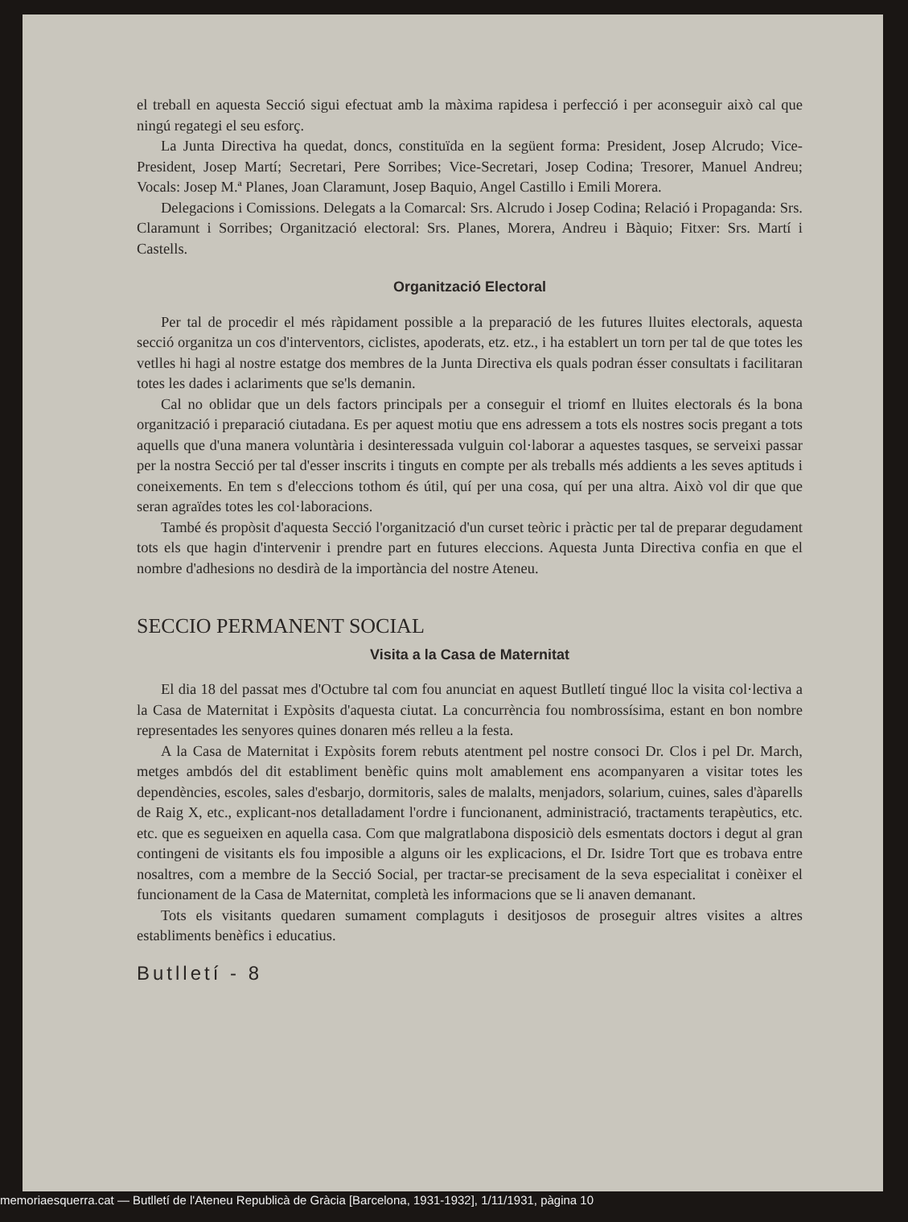el treball en aquesta Secció sigui efectuat amb la màxima rapidesa i perfecció i per aconseguir això cal que ningú regategi el seu esforç.
La Junta Directiva ha quedat, doncs, constituïda en la següent forma: President, Josep Alcrudo; Vice-President, Josep Martí; Secretari, Pere Sorribes; Vice-Secretari, Josep Codina; Tresorer, Manuel Andreu; Vocals: Josep M.ª Planes, Joan Claramunt, Josep Baquio, Angel Castillo i Emili Morera.
Delegacions i Comissions. Delegats a la Comarcal: Srs. Alcrudo i Josep Codina; Relació i Propaganda: Srs. Claramunt i Sorribes; Organització electoral: Srs. Planes, Morera, Andreu i Bàquio; Fitxer: Srs. Martí i Castells.
Organització Electoral
Per tal de procedir el més ràpidament possible a la preparació de les futures lluites electorals, aquesta secció organitza un cos d'interventors, ciclistes, apoderats, etz. etz., i ha establert un torn per tal de que totes les vetlles hi hagi al nostre estatge dos membres de la Junta Directiva els quals podran ésser consultats i facilitaran totes les dades i aclariments que se'ls demanin.
Cal no oblidar que un dels factors principals per a conseguir el triomf en lluites electorals és la bona organització i preparació ciutadana. Es per aquest motiu que ens adressem a tots els nostres socis pregant a tots aquells que d'una manera voluntària i desinteressada vulguin col·laborar a aquestes tasques, se serveixi passar per la nostra Secció per tal d'esser inscrits i tinguts en compte per als treballs més addients a les seves aptituds i coneixements. En tem s d'eleccions tothom és útil, quí per una cosa, quí per una altra. Això vol dir que que seran agraïdes totes les col·laboracions.
També és propòsit d'aquesta Secció l'organització d'un curset teòric i pràctic per tal de preparar degudament tots els que hagin d'intervenir i prendre part en futures eleccions. Aquesta Junta Directiva confia en que el nombre d'adhesions no desdirà de la importància del nostre Ateneu.
SECCIO PERMANENT SOCIAL
Visita a la Casa de Maternitat
El dia 18 del passat mes d'Octubre tal com fou anunciat en aquest Butlletí tingué lloc la visita col·lectiva a la Casa de Maternitat i Expòsits d'aquesta ciutat. La concurrència fou nombrossísima, estant en bon nombre representades les senyores quines donaren més relleu a la festa.
A la Casa de Maternitat i Expòsits forem rebuts atentment pel nostre consoci Dr. Clos i pel Dr. March, metges ambdós del dit establiment benèfic quins molt amablement ens acompanyaren a visitar totes les dependències, escoles, sales d'esbarjo, dormitoris, sales de malalts, menjadors, solarium, cuines, sales d'àparells de Raig X, etc., explicant-nos detalladament l'ordre i funcionanent, administració, tractaments terapèutics, etc. etc. que es segueixen en aquella casa. Com que malgratlabona disposiciò dels esmentats doctors i degut al gran contingeni de visitants els fou imposible a alguns oir les explicacions, el Dr. Isidre Tort que es trobava entre nosaltres, com a membre de la Secció Social, per tractar-se precisament de la seva especialitat i conèixer el funcionament de la Casa de Maternitat, completà les informacions que se li anaven demanant.
Tots els visitants quedaren sumament complaguts i desitjosos de proseguir altres visites a altres establiments benèfics i educatius.
Butlletí - 8
memoriaesquerra.cat — Butlletí de l'Ateneu Republicà de Gràcia [Barcelona, 1931-1932], 1/11/1931, pàgina 10